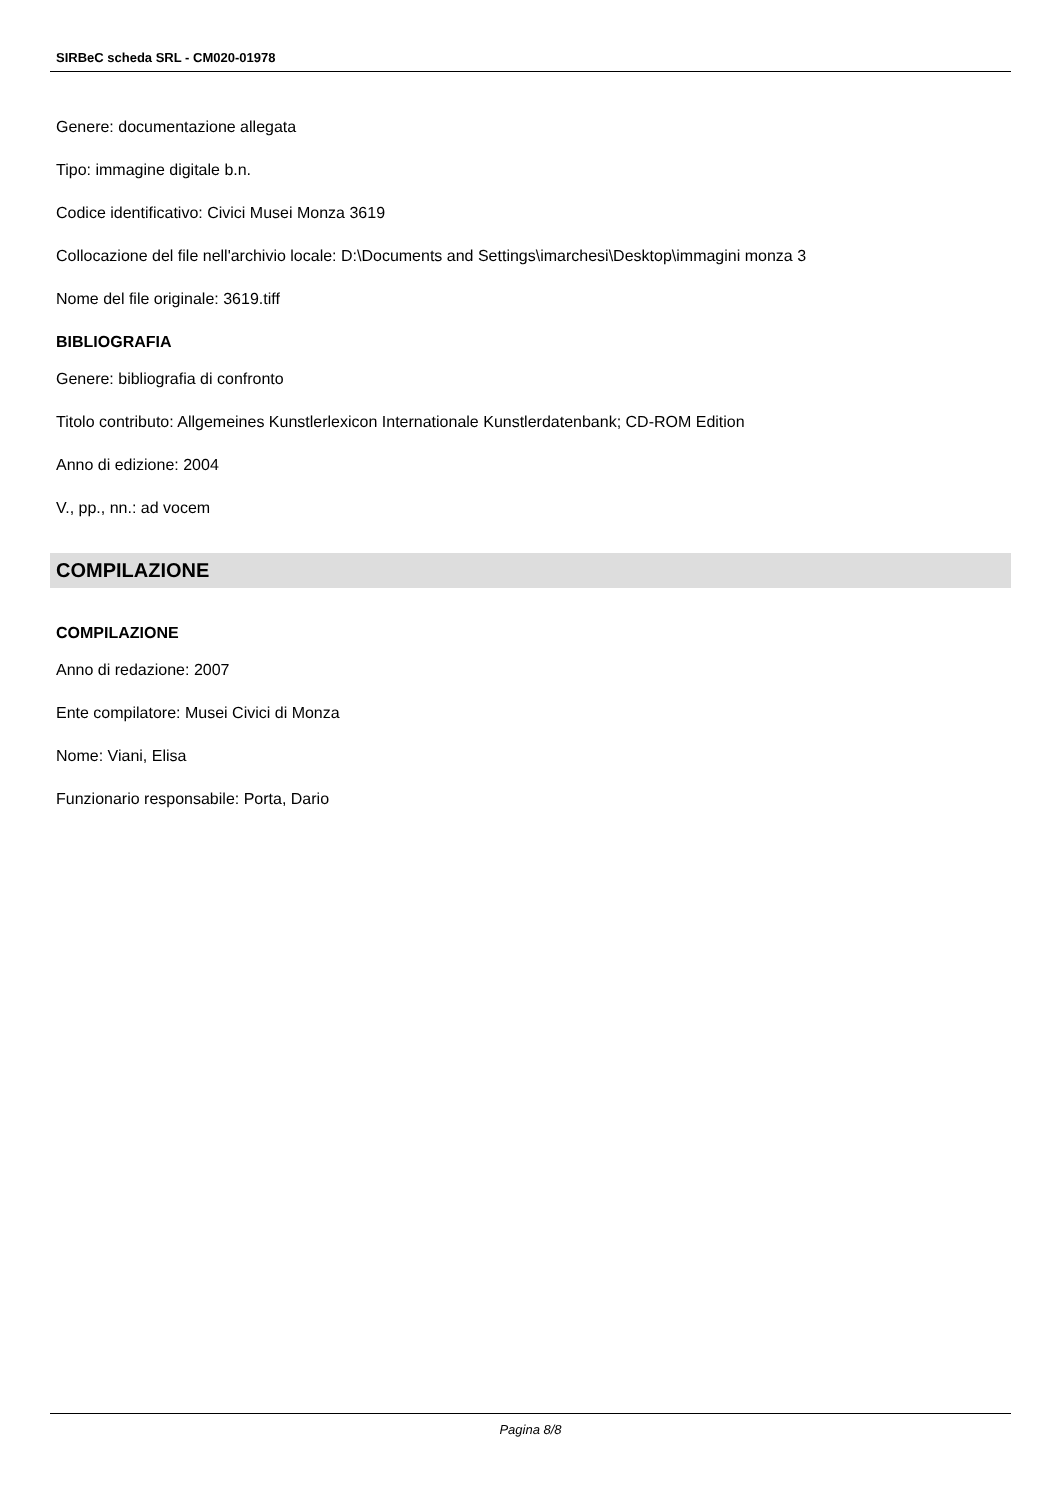SIRBeC scheda SRL - CM020-01978
Genere: documentazione allegata
Tipo: immagine digitale b.n.
Codice identificativo: Civici Musei Monza 3619
Collocazione del file nell'archivio locale: D:\Documents and Settings\imarchesi\Desktop\immagini monza 3
Nome del file originale: 3619.tiff
BIBLIOGRAFIA
Genere: bibliografia di confronto
Titolo contributo: Allgemeines Kunstlerlexicon Internationale Kunstlerdatenbank; CD-ROM Edition
Anno di edizione: 2004
V., pp., nn.: ad vocem
COMPILAZIONE
COMPILAZIONE
Anno di redazione: 2007
Ente compilatore: Musei Civici di Monza
Nome: Viani, Elisa
Funzionario responsabile: Porta, Dario
Pagina 8/8